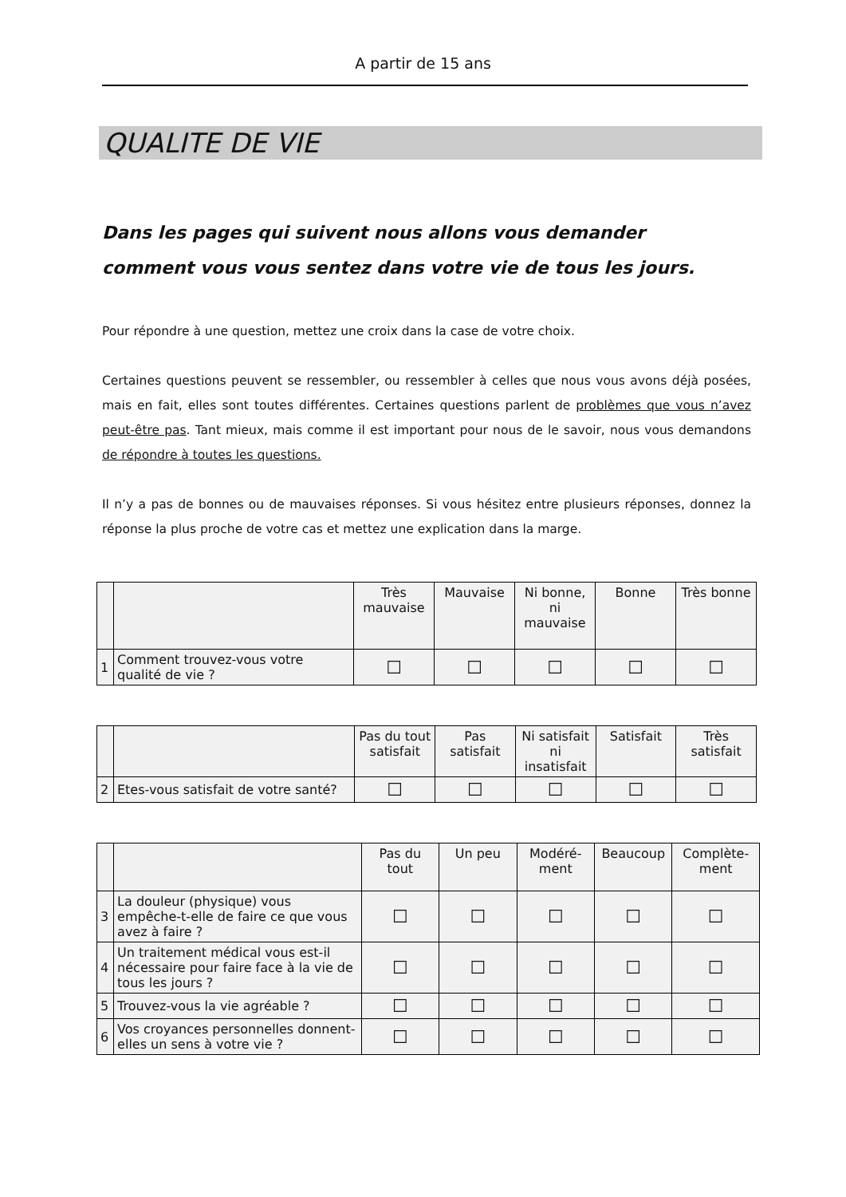A partir de 15 ans
QUALITE DE VIE
Dans les pages qui suivent nous allons vous demander comment vous vous sentez dans votre vie de tous les jours.
Pour répondre à une question, mettez une croix dans la case de votre choix.
Certaines questions peuvent se ressembler, ou ressembler à celles que nous vous avons déjà posées, mais en fait, elles sont toutes différentes. Certaines questions parlent de problèmes que vous n’avez peut-être pas. Tant mieux, mais comme il est important pour nous de le savoir, nous vous demandons de répondre à toutes les questions.
Il n’y a pas de bonnes ou de mauvaises réponses. Si vous hésitez entre plusieurs réponses, donnez la réponse la plus proche de votre cas et mettez une explication dans la marge.
| | | Très mauvaise | Mauvaise | Ni bonne, ni mauvaise | Bonne | Très bonne |
| --- | --- | --- | --- | --- | --- | --- |
| 1 | Comment trouvez-vous votre qualité de vie ? | ☐ | ☐ | ☐ | ☐ | ☐ |
| | | Pas du tout satisfait | Pas satisfait | Ni satisfait ni insatisfait | Satisfait | Très satisfait |
| --- | --- | --- | --- | --- | --- | --- |
| 2 | Etes-vous satisfait de votre santé? | ☐ | ☐ | ☐ | ☐ | ☐ |
| | | Pas du tout | Un peu | Modéré-ment | Beaucoup | Complète-ment |
| --- | --- | --- | --- | --- | --- | --- |
| 3 | La douleur (physique) vous empêche-t-elle de faire ce que vous avez à faire ? | ☐ | ☐ | ☐ | ☐ | ☐ |
| 4 | Un traitement médical vous est-il nécessaire pour faire face à la vie de tous les jours ? | ☐ | ☐ | ☐ | ☐ | ☐ |
| 5 | Trouvez-vous la vie agréable ? | ☐ | ☐ | ☐ | ☐ | ☐ |
| 6 | Vos croyances personnelles donnent-elles un sens à votre vie ? | ☐ | ☐ | ☐ | ☐ | ☐ |